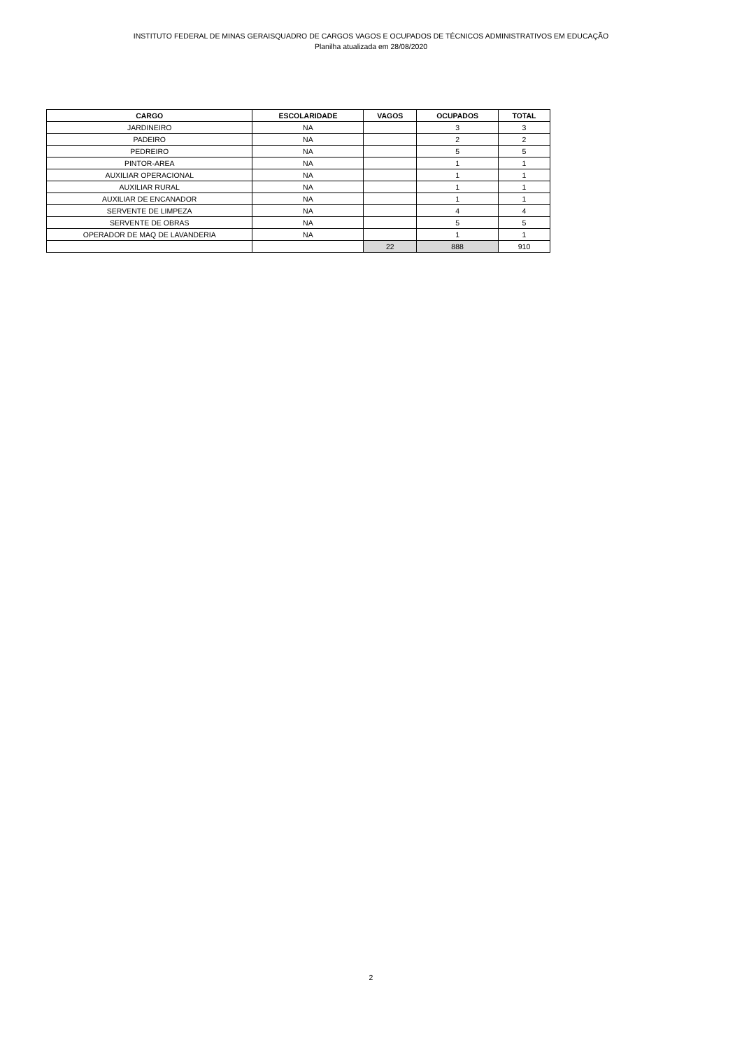INSTITUTO FEDERAL DE MINAS GERAISQUADRO DE CARGOS VAGOS E OCUPADOS DE TÉCNICOS ADMINISTRATIVOS EM EDUCAÇÃO
Planilha atualizada em 28/08/2020
| CARGO | ESCOLARIDADE | VAGOS | OCUPADOS | TOTAL |
| --- | --- | --- | --- | --- |
| JARDINEIRO | NA | | 3 | 3 |
| PADEIRO | NA | | 2 | 2 |
| PEDREIRO | NA | | 5 | 5 |
| PINTOR-AREA | NA | | 1 | 1 |
| AUXILIAR OPERACIONAL | NA | | 1 | 1 |
| AUXILIAR RURAL | NA | | 1 | 1 |
| AUXILIAR DE ENCANADOR | NA | | 1 | 1 |
| SERVENTE DE LIMPEZA | NA | | 4 | 4 |
| SERVENTE DE OBRAS | NA | | 5 | 5 |
| OPERADOR DE MAQ DE LAVANDERIA | NA | | 1 | 1 |
| | | 22 | 888 | 910 |
2